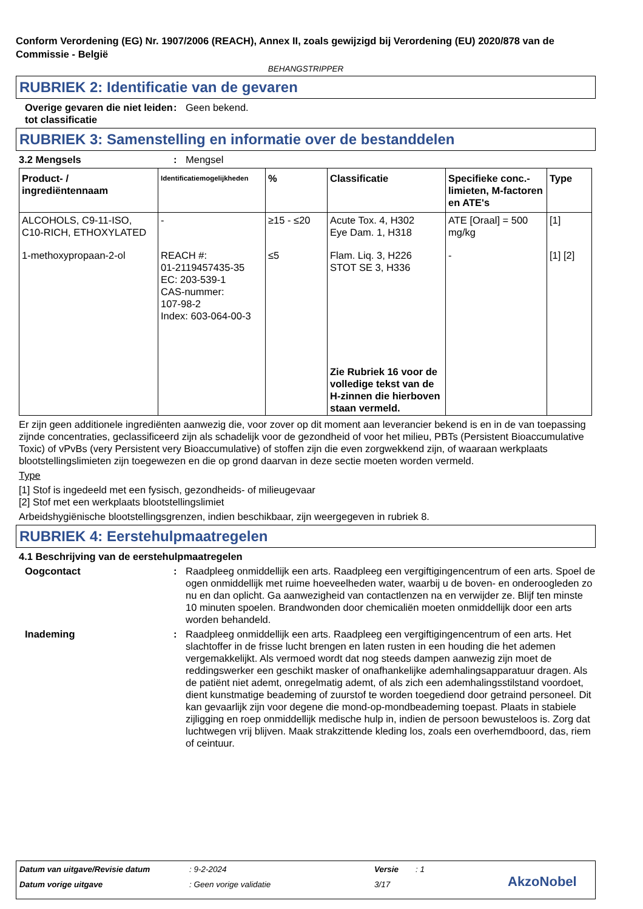Conform Verordening (EG) Nr. 1907/2006 (REACH), Annex II, zoals gewijzigd bij Verordening (EU) 2020/878 van de Commissie - België
BEHANGSTRIPPER
RUBRIEK 2: Identificatie van de gevaren
Overige gevaren die niet leiden tot classificatie
: Geen bekend.
RUBRIEK 3: Samenstelling en informatie over de bestanddelen
3.2 Mengsels : Mengsel
| Product- / ingrediëntennaam | Identificatiemogelijkheden | % | Classificatie | Specifieke conc.-limieten, M-factoren en ATE's | Type |
| --- | --- | --- | --- | --- | --- |
| ALCOHOLS, C9-11-ISO, C10-RICH, ETHOXYLATED | - | ≥15 - ≤20 | Acute Tox. 4, H302 Eye Dam. 1, H318 | ATE [Oraal] = 500 mg/kg | [1] |
| 1-methoxypropaan-2-ol | REACH #: 01-2119457435-35 EC: 203-539-1 CAS-nummer: 107-98-2 Index: 603-064-00-3 | ≤5 | Flam. Liq. 3, H226 STOT SE 3, H336 | - | [1] [2] |
| | | | Zie Rubriek 16 voor de volledige tekst van de H-zinnen die hierboven staan vermeld. | | |
Er zijn geen additionele ingrediënten aanwezig die, voor zover op dit moment aan leverancier bekend is en in de van toepassing zijnde concentraties, geclassificeerd zijn als schadelijk voor de gezondheid of voor het milieu, PBTs (Persistent Bioaccumulative Toxic) of vPvBs (very Persistent very Bioaccumulative) of stoffen zijn die even zorgwekkend zijn, of waaraan werkplaats blootstellingslimieten zijn toegewezen en die op grond daarvan in deze sectie moeten worden vermeld.
Type
[1] Stof is ingedeeld met een fysisch, gezondheids- of milieugevaar
[2] Stof met een werkplaats blootstellingslimiet
Arbeidshygiënische blootstellingsgrenzen, indien beschikbaar, zijn weergegeven in rubriek 8.
RUBRIEK 4: Eerstehulpmaatregelen
4.1 Beschrijving van de eerstehulpmaatregelen
Oogcontact : Raadpleeg onmiddellijk een arts. Raadpleeg een vergiftigingencentrum of een arts. Spoel de ogen onmiddellijk met ruime hoeveelheden water, waarbij u de boven- en onderoogleden zo nu en dan oplicht. Ga aanwezigheid van contactlenzen na en verwijder ze. Blijf ten minste 10 minuten spoelen. Brandwonden door chemicaliën moeten onmiddellijk door een arts worden behandeld.
Inademing : Raadpleeg onmiddellijk een arts. Raadpleeg een vergiftigingencentrum of een arts. Het slachtoffer in de frisse lucht brengen en laten rusten in een houding die het ademen vergemakkelijkt. Als vermoed wordt dat nog steeds dampen aanwezig zijn moet de reddingswerker een geschikt masker of onafhankelijke ademhalingsapparatuur dragen. Als de patiënt niet ademt, onregelmatig ademt, of als zich een ademhalingsstilstand voordoet, dient kunstmatige beademing of zuurstof te worden toegediend door getraind personeel. Dit kan gevaarlijk zijn voor degene die mond-op-mondbeademing toepast. Plaats in stabiele zijligging en roep onmiddellijk medische hulp in, indien de persoon bewusteloos is. Zorg dat luchtwegen vrij blijven. Maak strakzittende kleding los, zoals een overhemdboord, das, riem of ceintuur.
Datum van uitgave/Revisie datum: 9-2-2024 Versie: 1
Datum vorige uitgave: Geen vorige validatie 3/17 AkzoNobel